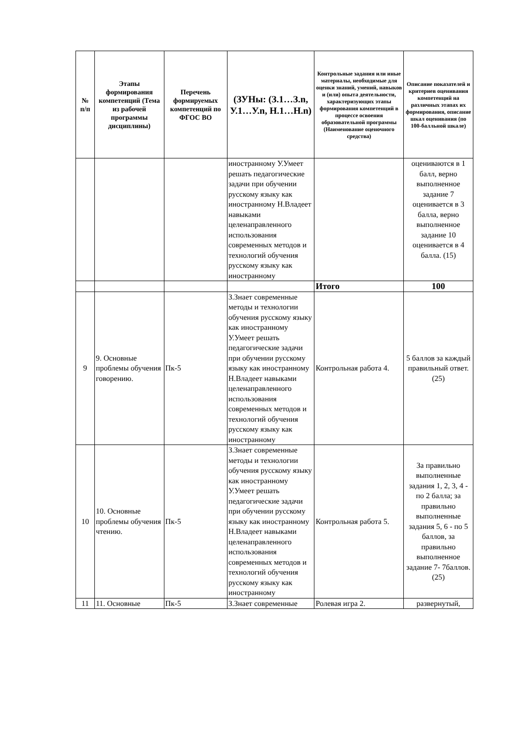| № п/п | Этапы формирования компетенций (Тема из рабочей программы дисциплины) | Перечень формируемых компетенций по ФГОС ВО | (ЗУНы: (З.1…З.n, У.1…У.n, Н.1…Н.n) | Контрольные задания или иные материалы, необходимые для оценки знаний, умений, навыков и (или) опыта деятельности, характеризующих этапы формирования компетенций в процессе освоения образовательной программы (Наименование оценочного средства) | Описание показателей и критериев оценивания компетенций на различных этапах их формирования, описание шкал оценивания (по 100-балльной шкале) |
| --- | --- | --- | --- | --- | --- |
| | | | иностранному У.Умеет решать педагогические задачи при обучении русскому языку как иностранному Н.Владеет навыками целенаправленного использования современных методов и технологий обучения русскому языку как иностранному | | оцениваются в 1 балл, верно выполненное задание 7 оценивается в 3 балла, верно выполненное задание 10 оценивается в 4 балла. (15) |
| | | | | Итого | 100 |
| 9 | 9. Основные проблемы обучения говорению. | Пк-5 | З.Знает современные методы и технологии обучения русскому языку как иностранному У.Умеет решать педагогические задачи при обучении русскому языку как иностранному Н.Владеет навыками целенаправленного использования современных методов и технологий обучения русскому языку как иностранному | Контрольная работа 4. | 5 баллов за каждый правильный ответ. (25) |
| 10 | 10. Основные проблемы обучения чтению. | Пк-5 | З.Знает современные методы и технологии обучения русскому языку как иностранному У.Умеет решать педагогические задачи при обучении русскому языку как иностранному Н.Владеет навыками целенаправленного использования современных методов и технологий обучения русскому языку как иностранному | Контрольная работа 5. | За правильно выполненные задания 1, 2, 3, 4 - по 2 балла; за правильно выполненные задания 5, 6 - по 5 баллов, за правильно выполненное задание 7- 7баллов. (25) |
| 11 | 11. Основные | Пк-5 | З.Знает современные | Ролевая игра 2. | развернутый, |